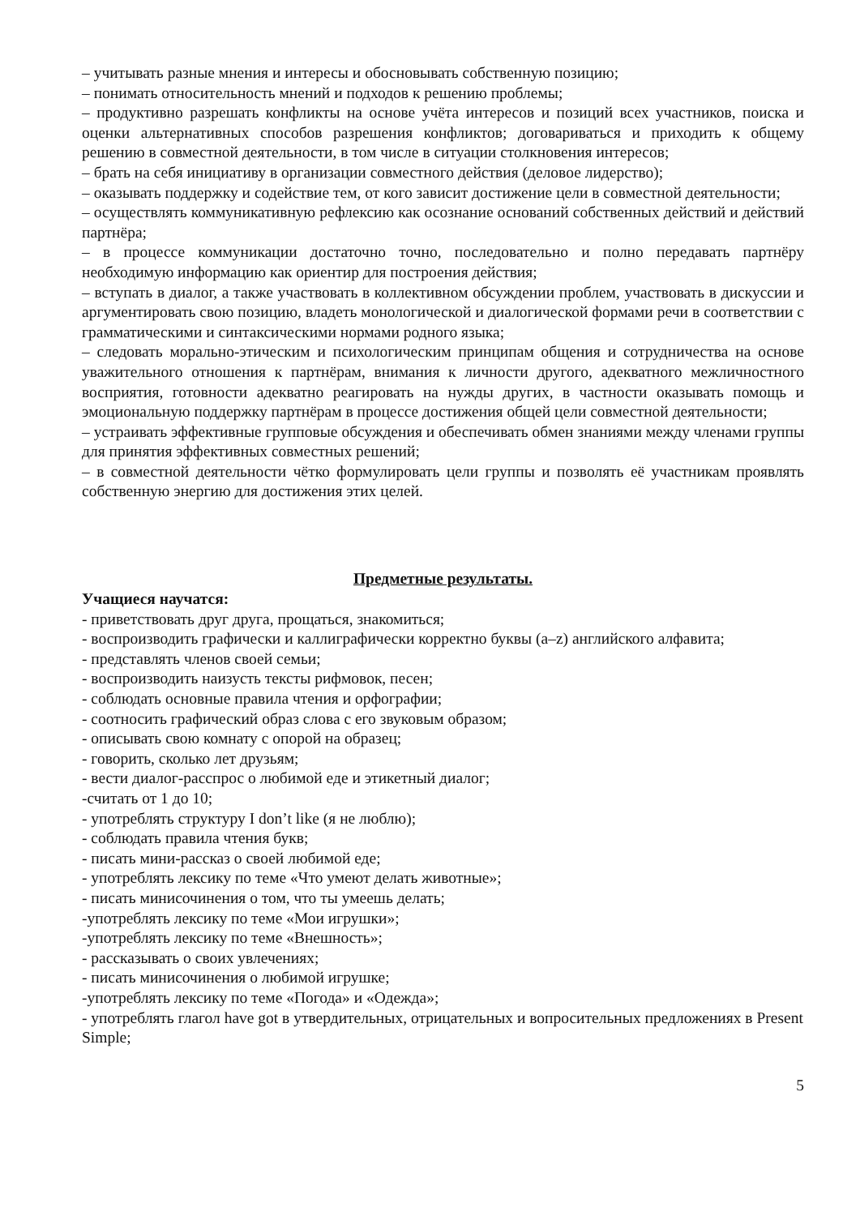– учитывать разные мнения и интересы и обосновывать собственную позицию;
– понимать относительность мнений и подходов к решению проблемы;
– продуктивно разрешать конфликты на основе учёта интересов и позиций всех участников, поиска и оценки альтернативных способов разрешения конфликтов; договариваться и приходить к общему решению в совместной деятельности, в том числе в ситуации столкновения интересов;
– брать на себя инициативу в организации совместного действия (деловое лидерство);
– оказывать поддержку и содействие тем, от кого зависит достижение цели в совместной деятельности;
– осуществлять коммуникативную рефлексию как осознание оснований собственных действий и действий партнёра;
– в процессе коммуникации достаточно точно, последовательно и полно передавать партнёру необходимую информацию как ориентир для построения действия;
– вступать в диалог, а также участвовать в коллективном обсуждении проблем, участвовать в дискуссии и аргументировать свою позицию, владеть монологической и диалогической формами речи в соответствии с грамматическими и синтаксическими нормами родного языка;
– следовать морально-этическим и психологическим принципам общения и сотрудничества на основе уважительного отношения к партнёрам, внимания к личности другого, адекватного межличностного восприятия, готовности адекватно реагировать на нужды других, в частности оказывать помощь и эмоциональную поддержку партнёрам в процессе достижения общей цели совместной деятельности;
– устраивать эффективные групповые обсуждения и обеспечивать обмен знаниями между членами группы для принятия эффективных совместных решений;
– в совместной деятельности чётко формулировать цели группы и позволять её участникам проявлять собственную энергию для достижения этих целей.
Предметные результаты.
Учащиеся научатся:
- приветствовать друг друга, прощаться, знакомиться;
- воспроизводить графически и каллиграфически корректно буквы (a–z) английского алфавита;
- представлять членов своей семьи;
- воспроизводить наизусть тексты рифмовок, песен;
- соблюдать основные правила чтения и орфографии;
- соотносить графический образ слова с его звуковым образом;
- описывать свою комнату с опорой на образец;
- говорить, сколько лет друзьям;
- вести диалог-расспрос о любимой еде и этикетный диалог;
-считать от 1 до 10;
- употреблять структуру I don’t like (я не люблю);
- соблюдать правила чтения букв;
- писать мини-рассказ о своей любимой еде;
- употреблять лексику по теме «Что умеют делать животные»;
- писать минисочинения о том, что ты умеешь делать;
-употреблять лексику по теме «Мои игрушки»;
-употреблять лексику по теме «Внешность»;
- рассказывать о своих увлечениях;
- писать минисочинения о любимой игрушке;
-употреблять лексику по теме «Погода» и «Одежда»;
- употреблять глагол have got в утвердительных, отрицательных и вопросительных предложениях в Present Simple;
5